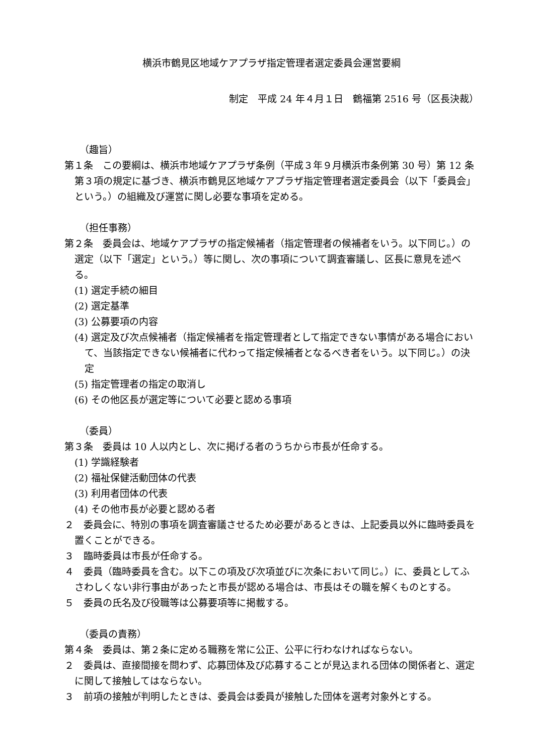横浜市鶴見区地域ケアプラザ指定管理者選定委員会運営要綱
制定　平成 24 年４月１日　鶴福第 2516 号（区長決裁）
（趣旨）
第１条　この要綱は、横浜市地域ケアプラザ条例（平成３年９月横浜市条例第 30 号）第 12 条第３項の規定に基づき、横浜市鶴見区地域ケアプラザ指定管理者選定委員会（以下「委員会」という。）の組織及び運営に関し必要な事項を定める。
（担任事務）
第２条　委員会は、地域ケアプラザの指定候補者（指定管理者の候補者をいう。以下同じ。）の選定（以下「選定」という。）等に関し、次の事項について調査審議し、区長に意見を述べる。
(1) 選定手続の細目
(2) 選定基準
(3) 公募要項の内容
(4) 選定及び次点候補者（指定候補者を指定管理者として指定できない事情がある場合において、当該指定できない候補者に代わって指定候補者となるべき者をいう。以下同じ。）の決定
(5) 指定管理者の指定の取消し
(6) その他区長が選定等について必要と認める事項
（委員）
第３条　委員は 10 人以内とし、次に掲げる者のうちから市長が任命する。
(1) 学識経験者
(2) 福祉保健活動団体の代表
(3) 利用者団体の代表
(4) その他市長が必要と認める者
２　委員会に、特別の事項を調査審議させるため必要があるときは、上記委員以外に臨時委員を置くことができる。
３　臨時委員は市長が任命する。
４　委員（臨時委員を含む。以下この項及び次項並びに次条において同じ。）に、委員としてふさわしくない非行事由があったと市長が認める場合は、市長はその職を解くものとする。
５　委員の氏名及び役職等は公募要項等に掲載する。
（委員の責務）
第４条　委員は、第２条に定める職務を常に公正、公平に行わなければならない。
２　委員は、直接間接を問わず、応募団体及び応募することが見込まれる団体の関係者と、選定に関して接触してはならない。
３　前項の接触が判明したときは、委員会は委員が接触した団体を選考対象外とする。